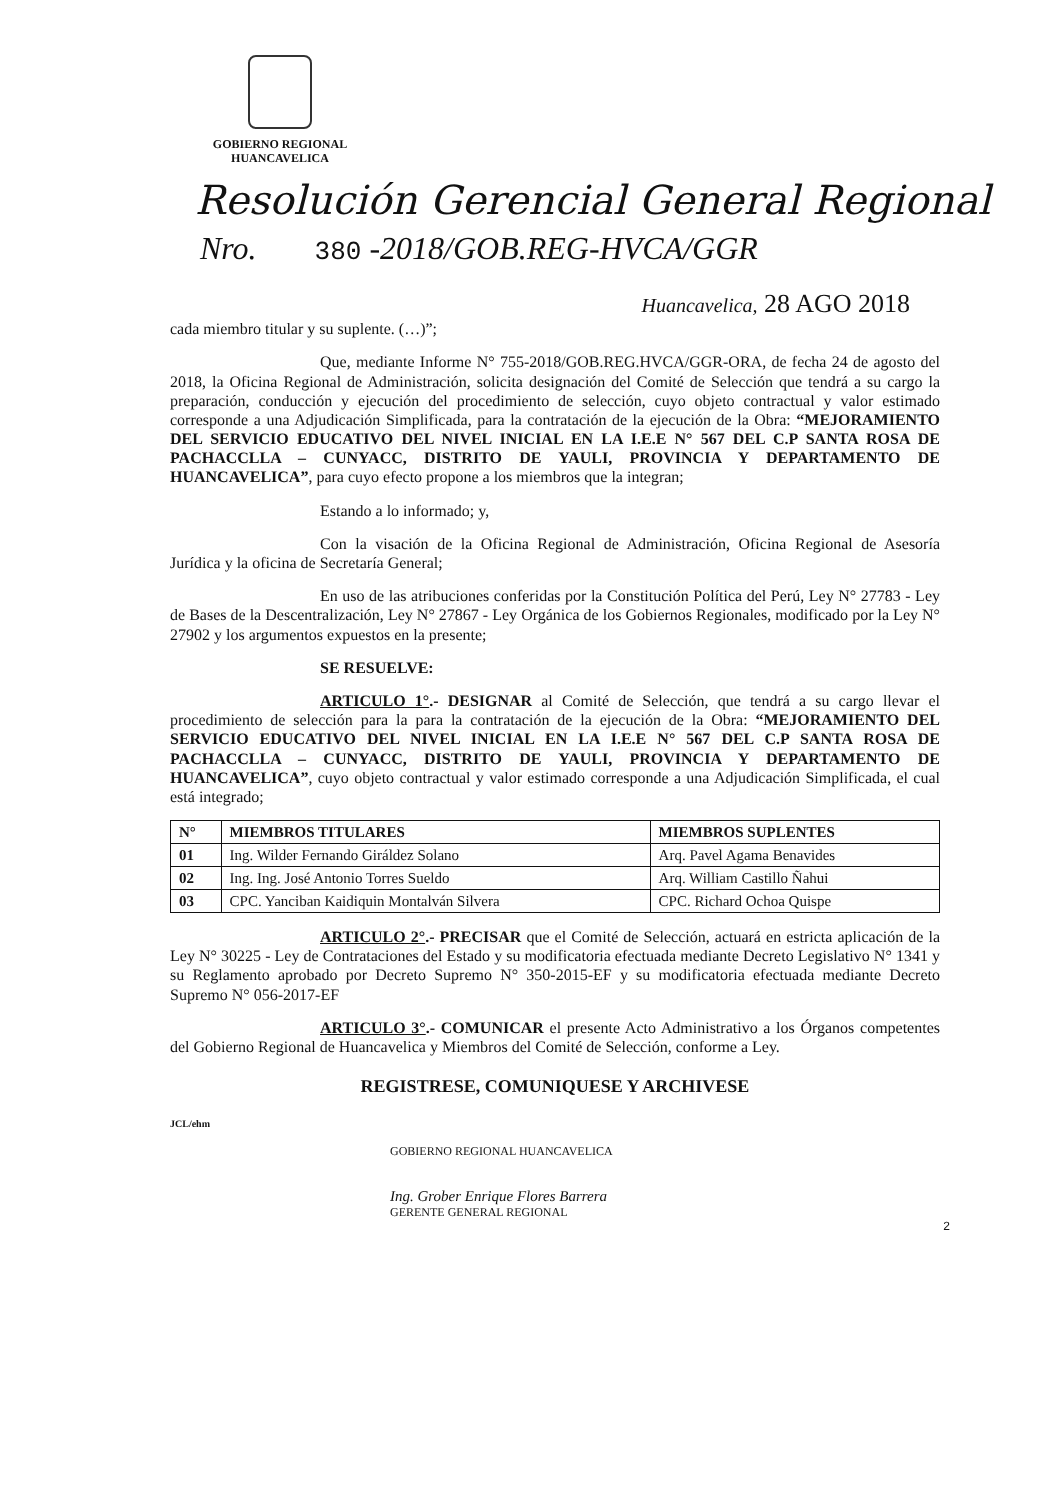GOBIERNO REGIONAL
HUANCAVELICA
Resolución Gerencial General Regional
Nro. 380 -2018/GOB.REG-HVCA/GGR
Huancavelica, 28 AGO 2018
cada miembro titular y su suplente. (…)”;
Que, mediante Informe N° 755-2018/GOB.REG.HVCA/GGR-ORA, de fecha 24 de agosto del 2018, la Oficina Regional de Administración, solicita designación del Comité de Selección que tendrá a su cargo la preparación, conducción y ejecución del procedimiento de selección, cuyo objeto contractual y valor estimado corresponde a una Adjudicación Simplificada, para la contratación de la ejecución de la Obra: “MEJORAMIENTO DEL SERVICIO EDUCATIVO DEL NIVEL INICIAL EN LA I.E.E N° 567 DEL C.P SANTA ROSA DE PACHACCLLA – CUNYACC, DISTRITO DE YAULI, PROVINCIA Y DEPARTAMENTO DE HUANCAVELICA”, para cuyo efecto propone a los miembros que la integran;
Estando a lo informado; y,
Con la visación de la Oficina Regional de Administración, Oficina Regional de Asesoría Jurídica y la oficina de Secretaría General;
En uso de las atribuciones conferidas por la Constitución Política del Perú, Ley N° 27783 - Ley de Bases de la Descentralización, Ley N° 27867 - Ley Orgánica de los Gobiernos Regionales, modificado por la Ley N° 27902 y los argumentos expuestos en la presente;
SE RESUELVE:
ARTICULO 1°.- DESIGNAR al Comité de Selección, que tendrá a su cargo llevar el procedimiento de selección para la para la contratación de la ejecución de la Obra: “MEJORAMIENTO DEL SERVICIO EDUCATIVO DEL NIVEL INICIAL EN LA I.E.E N° 567 DEL C.P SANTA ROSA DE PACHACCLLA – CUNYACC, DISTRITO DE YAULI, PROVINCIA Y DEPARTAMENTO DE HUANCAVELICA”, cuyo objeto contractual y valor estimado corresponde a una Adjudicación Simplificada, el cual está integrado;
| N° | MIEMBROS TITULARES | MIEMBROS SUPLENTES |
| --- | --- | --- |
| 01 | Ing. Wilder Fernando Giráldez Solano | Arq. Pavel Agama Benavides |
| 02 | Ing. Ing. José Antonio Torres Sueldo | Arq. William Castillo Ñahui |
| 03 | CPC. Yanciban Kaidiquin Montalván Silvera | CPC. Richard Ochoa Quispe |
ARTICULO 2°.- PRECISAR que el Comité de Selección, actuará en estricta aplicación de la Ley N° 30225 - Ley de Contrataciones del Estado y su modificatoria efectuada mediante Decreto Legislativo N° 1341 y su Reglamento aprobado por Decreto Supremo N° 350-2015-EF y su modificatoria efectuada mediante Decreto Supremo N° 056-2017-EF
ARTICULO 3°.- COMUNICAR el presente Acto Administrativo a los Órganos competentes del Gobierno Regional de Huancavelica y Miembros del Comité de Selección, conforme a Ley.
REGISTRESE, COMUNIQUESE Y ARCHIVESE
JCL/ehm
GOBIERNO REGIONAL HUANCAVELICA
Ing. Grober Enrique Flores Barrera
GERENTE GENERAL REGIONAL
2